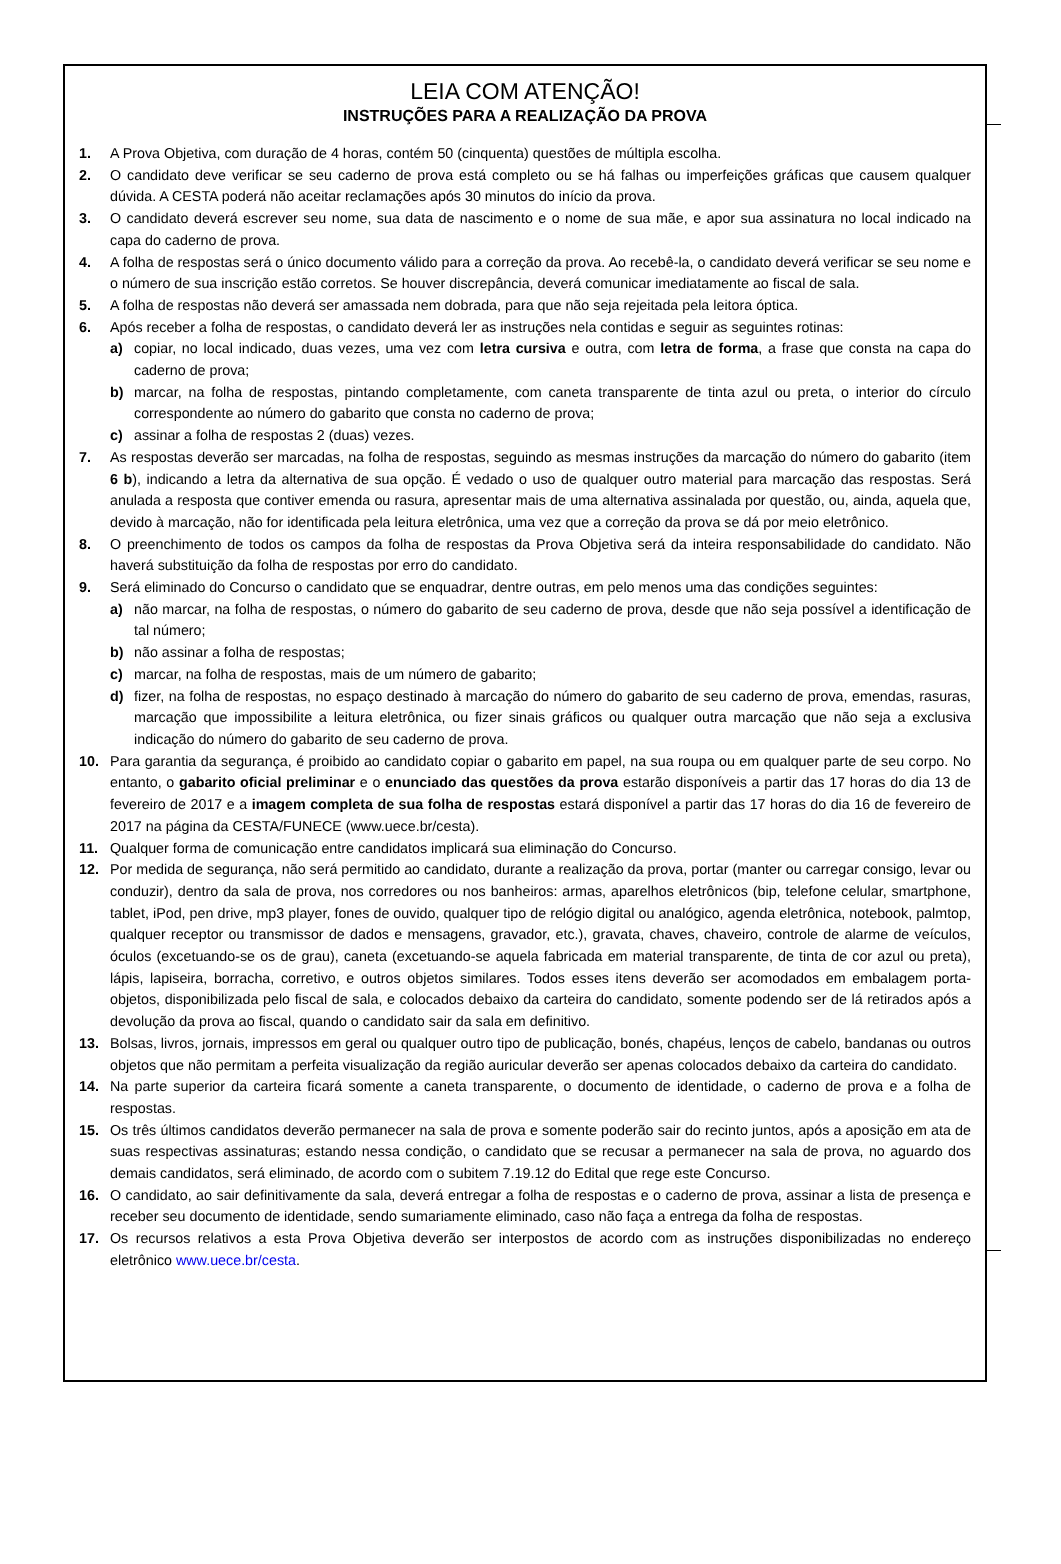LEIA COM ATENÇÃO!
INSTRUÇÕES PARA A REALIZAÇÃO DA PROVA
1. A Prova Objetiva, com duração de 4 horas, contém 50 (cinquenta) questões de múltipla escolha.
2. O candidato deve verificar se seu caderno de prova está completo ou se há falhas ou imperfeições gráficas que causem qualquer dúvida. A CESTA poderá não aceitar reclamações após 30 minutos do início da prova.
3. O candidato deverá escrever seu nome, sua data de nascimento e o nome de sua mãe, e apor sua assinatura no local indicado na capa do caderno de prova.
4. A folha de respostas será o único documento válido para a correção da prova. Ao recebê-la, o candidato deverá verificar se seu nome e o número de sua inscrição estão corretos. Se houver discrepância, deverá comunicar imediatamente ao fiscal de sala.
5. A folha de respostas não deverá ser amassada nem dobrada, para que não seja rejeitada pela leitora óptica.
6. Após receber a folha de respostas, o candidato deverá ler as instruções nela contidas e seguir as seguintes rotinas:
a) copiar, no local indicado, duas vezes, uma vez com letra cursiva e outra, com letra de forma, a frase que consta na capa do caderno de prova;
b) marcar, na folha de respostas, pintando completamente, com caneta transparente de tinta azul ou preta, o interior do círculo correspondente ao número do gabarito que consta no caderno de prova;
c) assinar a folha de respostas 2 (duas) vezes.
7. As respostas deverão ser marcadas, na folha de respostas, seguindo as mesmas instruções da marcação do número do gabarito (item 6 b), indicando a letra da alternativa de sua opção. É vedado o uso de qualquer outro material para marcação das respostas. Será anulada a resposta que contiver emenda ou rasura, apresentar mais de uma alternativa assinalada por questão, ou, ainda, aquela que, devido à marcação, não for identificada pela leitura eletrônica, uma vez que a correção da prova se dá por meio eletrônico.
8. O preenchimento de todos os campos da folha de respostas da Prova Objetiva será da inteira responsabilidade do candidato. Não haverá substituição da folha de respostas por erro do candidato.
9. Será eliminado do Concurso o candidato que se enquadrar, dentre outras, em pelo menos uma das condições seguintes:
a) não marcar, na folha de respostas, o número do gabarito de seu caderno de prova, desde que não seja possível a identificação de tal número;
b) não assinar a folha de respostas;
c) marcar, na folha de respostas, mais de um número de gabarito;
d) fizer, na folha de respostas, no espaço destinado à marcação do número do gabarito de seu caderno de prova, emendas, rasuras, marcação que impossibilite a leitura eletrônica, ou fizer sinais gráficos ou qualquer outra marcação que não seja a exclusiva indicação do número do gabarito de seu caderno de prova.
10. Para garantia da segurança, é proibido ao candidato copiar o gabarito em papel, na sua roupa ou em qualquer parte de seu corpo. No entanto, o gabarito oficial preliminar e o enunciado das questões da prova estarão disponíveis a partir das 17 horas do dia 13 de fevereiro de 2017 e a imagem completa de sua folha de respostas estará disponível a partir das 17 horas do dia 16 de fevereiro de 2017 na página da CESTA/FUNECE (www.uece.br/cesta).
11. Qualquer forma de comunicação entre candidatos implicará sua eliminação do Concurso.
12. Por medida de segurança, não será permitido ao candidato, durante a realização da prova, portar (manter ou carregar consigo, levar ou conduzir), dentro da sala de prova, nos corredores ou nos banheiros: armas, aparelhos eletrônicos (bip, telefone celular, smartphone, tablet, iPod, pen drive, mp3 player, fones de ouvido, qualquer tipo de relógio digital ou analógico, agenda eletrônica, notebook, palmtop, qualquer receptor ou transmissor de dados e mensagens, gravador, etc.), gravata, chaves, chaveiro, controle de alarme de veículos, óculos (excetuando-se os de grau), caneta (excetuando-se aquela fabricada em material transparente, de tinta de cor azul ou preta), lápis, lapiseira, borracha, corretivo, e outros objetos similares. Todos esses itens deverão ser acomodados em embalagem porta-objetos, disponibilizada pelo fiscal de sala, e colocados debaixo da carteira do candidato, somente podendo ser de lá retirados após a devolução da prova ao fiscal, quando o candidato sair da sala em definitivo.
13. Bolsas, livros, jornais, impressos em geral ou qualquer outro tipo de publicação, bonés, chapéus, lenços de cabelo, bandanas ou outros objetos que não permitam a perfeita visualização da região auricular deverão ser apenas colocados debaixo da carteira do candidato.
14. Na parte superior da carteira ficará somente a caneta transparente, o documento de identidade, o caderno de prova e a folha de respostas.
15. Os três últimos candidatos deverão permanecer na sala de prova e somente poderão sair do recinto juntos, após a aposição em ata de suas respectivas assinaturas; estando nessa condição, o candidato que se recusar a permanecer na sala de prova, no aguardo dos demais candidatos, será eliminado, de acordo com o subitem 7.19.12 do Edital que rege este Concurso.
16. O candidato, ao sair definitivamente da sala, deverá entregar a folha de respostas e o caderno de prova, assinar a lista de presença e receber seu documento de identidade, sendo sumariamente eliminado, caso não faça a entrega da folha de respostas.
17. Os recursos relativos a esta Prova Objetiva deverão ser interpostos de acordo com as instruções disponibilizadas no endereço eletrônico www.uece.br/cesta.